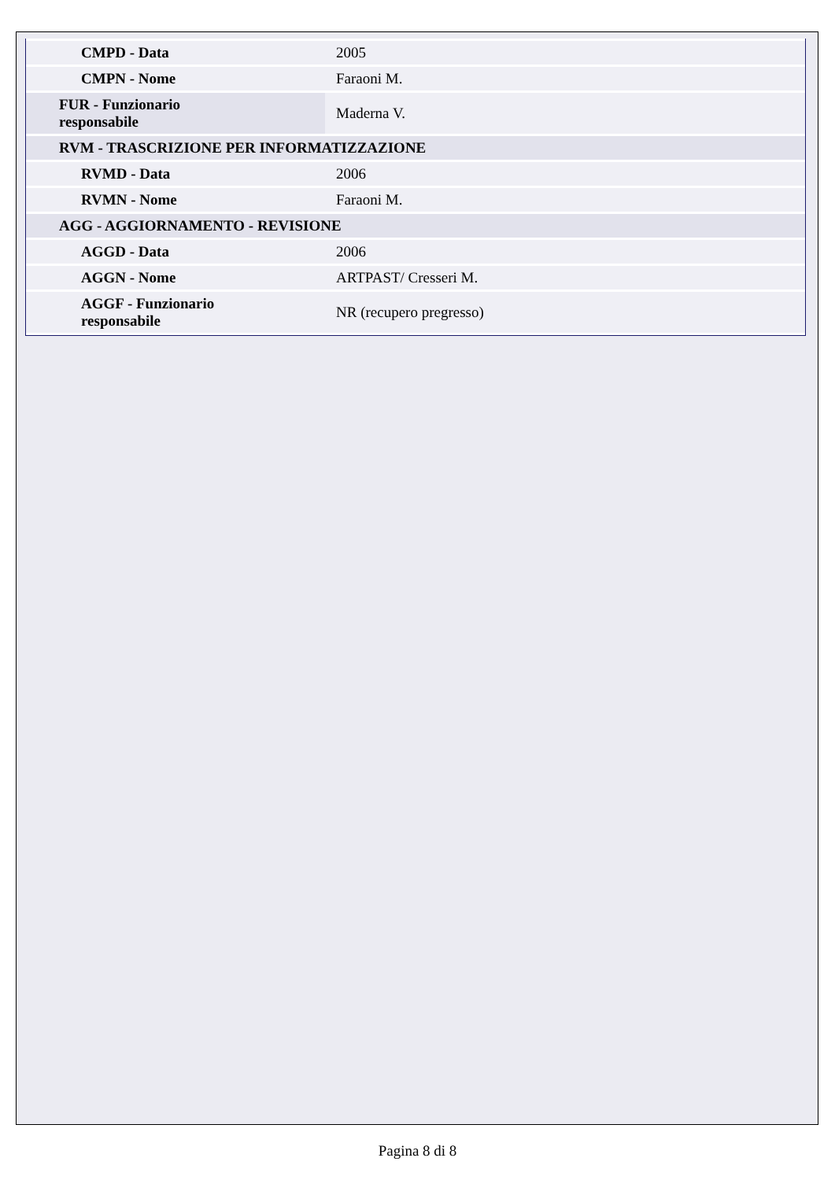| CMPD - Data | 2005 |
| CMPN - Nome | Faraoni M. |
| FUR - Funzionario responsabile | Maderna V. |
| RVM - TRASCRIZIONE PER INFORMATIZZAZIONE | |
| RVMD - Data | 2006 |
| RVMN - Nome | Faraoni M. |
| AGG - AGGIORNAMENTO - REVISIONE | |
| AGGD - Data | 2006 |
| AGGN - Nome | ARTPAST/ Cresseri M. |
| AGGF - Funzionario responsabile | NR (recupero pregresso) |
Pagina 8 di 8